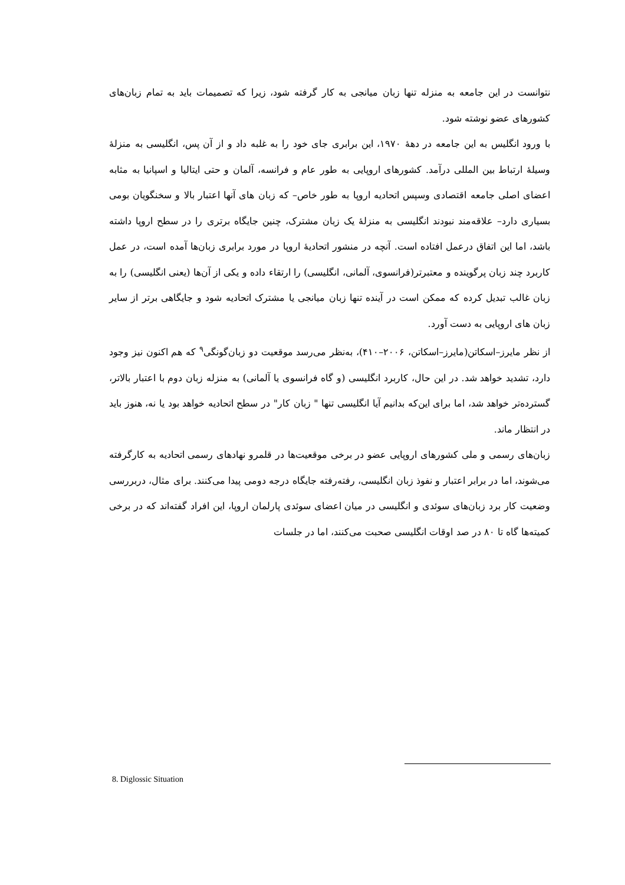نتوانست در این جامعه به منزله تنها زبان میانجی به کار گرفته شود، زیرا که تصمیمات باید به تمام زبان‌های کشورهای عضو نوشته شود.
با ورود انگلیس به این جامعه در دهۀ ۱۹۷۰، این برابری جای خود را به غلبه داد و از آن پس، انگلیسی به منزلۀ وسیلۀ ارتباط بین المللی درآمد. کشورهای اروپایی به طور عام و فرانسه، آلمان و حتی ایتالیا و اسپانیا به مثابه اعضای اصلی جامعه اقتصادی وسپس اتحادیه اروپا به طور خاص– که زبان های آنها اعتبار بالا و سخنگویان بومی بسیاری دارد– علاقه‌مند نبودند انگلیسی به منزلۀ یک زبان مشترک، چنین جایگاه برتری را در سطح اروپا داشته باشد، اما این اتفاق درعمل افتاده است. آنچه در منشور اتحادیۀ اروپا در مورد برابری زبان‌ها آمده است، در عمل کاربرد چند زبان پرگوینده و معتبرتر(فرانسوی، آلمانی، انگلیسی) را ارتقاء داده و یکی از آن‌ها (یعنی انگلیسی) را به زبان غالب تبدیل کرده که ممکن است در آینده تنها زبان میانجی یا مشترک اتحادیه شود و جایگاهی برتر از سایر زبان های اروپایی به دست آورد.
از نظر مایرز–اسکاتن(مایرز–اسکاتن، ۲۰۰۶–۴۱۰)، به‌نظر می‌رسد موقعیت دو زبان‌گونگی<sup>۹</sup> که هم اکنون نیز وجود دارد، تشدید خواهد شد. در این حال، کاربرد انگلیسی (و گاه فرانسوی یا آلمانی) به منزله زبان دوم با اعتبار بالاتر، گسترده‌تر خواهد شد، اما برای این‌که بدانیم آیا انگلیسی تنها " زبان کار" در سطح اتحادیه خواهد بود یا نه، هنوز باید در انتظار ماند.
زبان‌های رسمی و ملی کشورهای اروپایی عضو در برخی موقعیت‌ها در قلمرو نهادهای رسمی اتحادیه به کارگرفته می‌شوند، اما در برابر اعتبار و نفوذ زبان انگلیسی، رفته‌رفته جایگاه درجه دومی پیدا می‌کنند. برای مثال، دربررسی وضعیت کار برد زبان‌های سوئدی و انگلیسی در میان اعضای سوئدی پارلمان اروپا، این افراد گفته‌اند که در برخی کمیته‌ها گاه تا ۸۰ در صد اوقات انگلیسی صحبت می‌کنند، اما در جلسات
8. Diglossic Situation